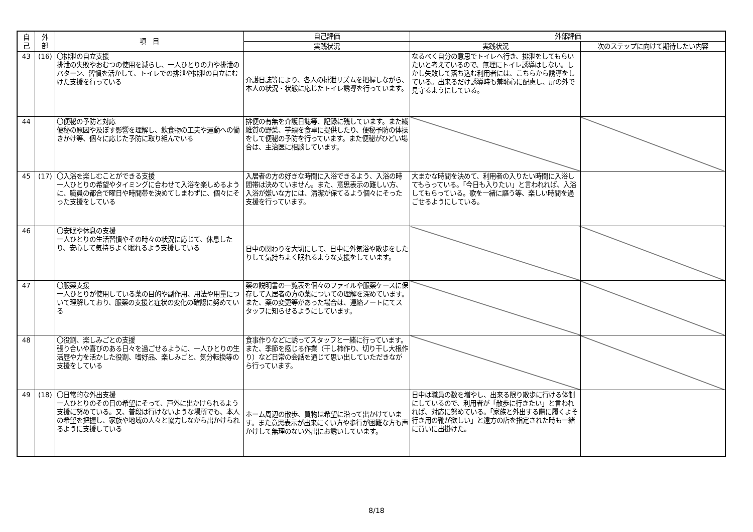| 自 己 | 外 部 | 項 目 | 自己評価 | 外部評価 | |
| --- | --- | --- | --- | --- | --- |
| | | | 実践状況 | 実践状況 | 次のステップに向けて期待したい内容 |
| 43 | (16) | 〇排泄の自立支援 排泄の失敗やおむつの使用を減らし、一人ひとりの力や排泄のパターン、習慣を活かして、トイレでの排泄や排泄の自立にむけた支援を行っている | 介護日誌等により、各人の排泄リズムを把握しながら、本人の状況・状態に応じたトイレ誘導を行っています。 | なるべく自分の意思でトイレへ行き、排泄をしてもらいたいと考えているので、無理にトイレ誘導はしない。しかし失敗して落ち込む利用者には、こちらから誘導をしている。出来るだけ誘導時も羞恥心に配慮し、扉の外で見守るようにしている。 | |
| 44 | | 〇便秘の予防と対応 便秘の原因や及ぼす影響を理解し、飲食物の工夫や運動への働きかけ等、個々に応じた予防に取り組んでいる | 排便の有無を介護日誌等、記録に残しています。また繊維質の野菜、芋類を食卓に提供したり、便秘予防の体操をして便秘の予防を行っています。また便秘がひどい場合は、主治医に相談しています。 | | |
| 45 | (17) | 〇入浴を楽しむことができる支援 一人ひとりの希望やタイミングに合わせて入浴を楽しめるように、職員の都合で曜日や時間帯を決めてしまわずに、個々にそった支援をしている | 入居者の方の好きな時間に入浴できるよう、入浴の時間帯は決めていません。また、意思表示の難しい方、入浴が嫌いな方には、清潔が保てるよう個々にそった支援を行っています。 | 大まかな時間を決めて、利用者の入りたい時間に入浴してもらっている。「今日も入りたい」と言われれば、入浴してもらっている。歌を一緒に謳う等、楽しい時間を過ごせるようにしている。 | |
| 46 | | 〇安眠や休息の支援 一人ひとりの生活習慣やその時々の状況に応じて、休息したり、安心して気持ちよく眠れるよう支援している | 日中の関わりを大切にして、日中に外気浴や散歩をしたりして気持ちよく眠れるような支援をしています。 | | |
| 47 | | 〇服薬支援 一人ひとりが使用している薬の目的や副作用、用法や用量について理解しており、服薬の支援と症状の変化の確認に努めている | 薬の説明書の一覧表を個々のファイルや服薬ケースに保存して入居者の方の薬についての理解を深めています。また、薬の変更等があった場合は、連絡ノートにてスタッフに知らせるようにしています。 | | |
| 48 | | 〇役割、楽しみごとの支援 張り合いや喜びのある日々を過ごせるように、一人ひとりの生活歴や力を活かした役割、嗜好品、楽しみごと、気分転換等の支援をしている | 食事作りなどに誘ってスタッフと一緒に行っています。また、季節を感じる作業（干し柿作り、切り干し大根作り）など日常の会話を通じて思い出していただきながら行っています。 | | |
| 49 | (18) | 〇日常的な外出支援 一人ひとりのその日の希望にそって、戸外に出かけられるよう支援に努めている。又、普段は行けないような場所でも、本人の希望を把握し、家族や地域の人々と協力しながら出かけられるように支援している | ホーム周辺の散歩、買物は希望に沿って出かけています。また意思表示が出来にくい方や歩行が困難な方も声かけして無理のない外出にお誘いしています。 | 日中は職員の数を増やし、出来る限り散歩に行ける体制にしているので、利用者が「散歩に行きたい」と言われれば、対応に努めている。「家族と外出する際に履くよそ行き用の靴が欲しい」と遠方の店を指定された時も一緒に買いに出掛けた。 | |
8/18